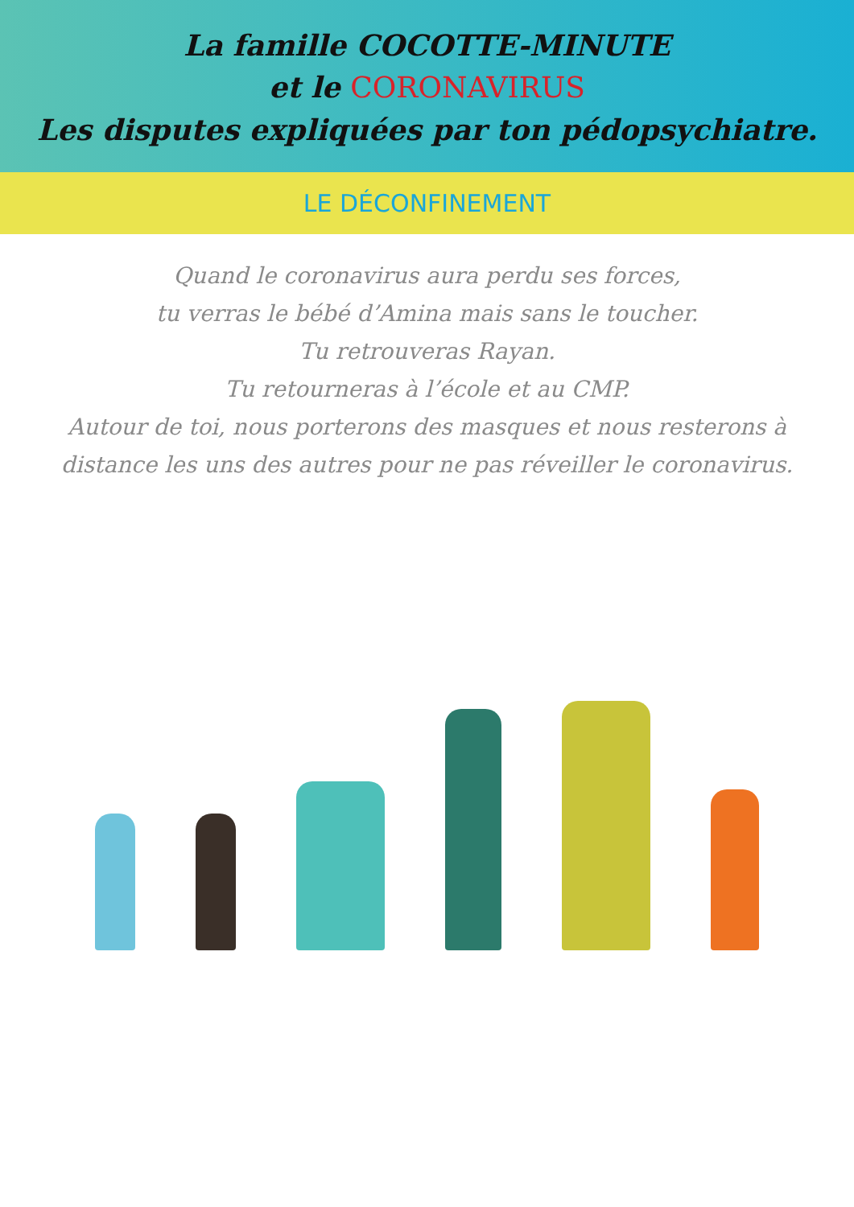La famille COCOTTE-MINUTE
et le CORONAVIRUS
Les disputes expliquées par ton pédopsychiatre.
LE DÉCONFINEMENT
Quand le coronavirus aura perdu ses forces,
tu verras le bébé d’Amina mais sans le toucher.
Tu retrouveras Rayan.
Tu retourneras à l’école et au CMP.
Autour de toi, nous porterons des masques et nous resterons à distance les uns des autres pour ne pas réveiller le coronavirus.